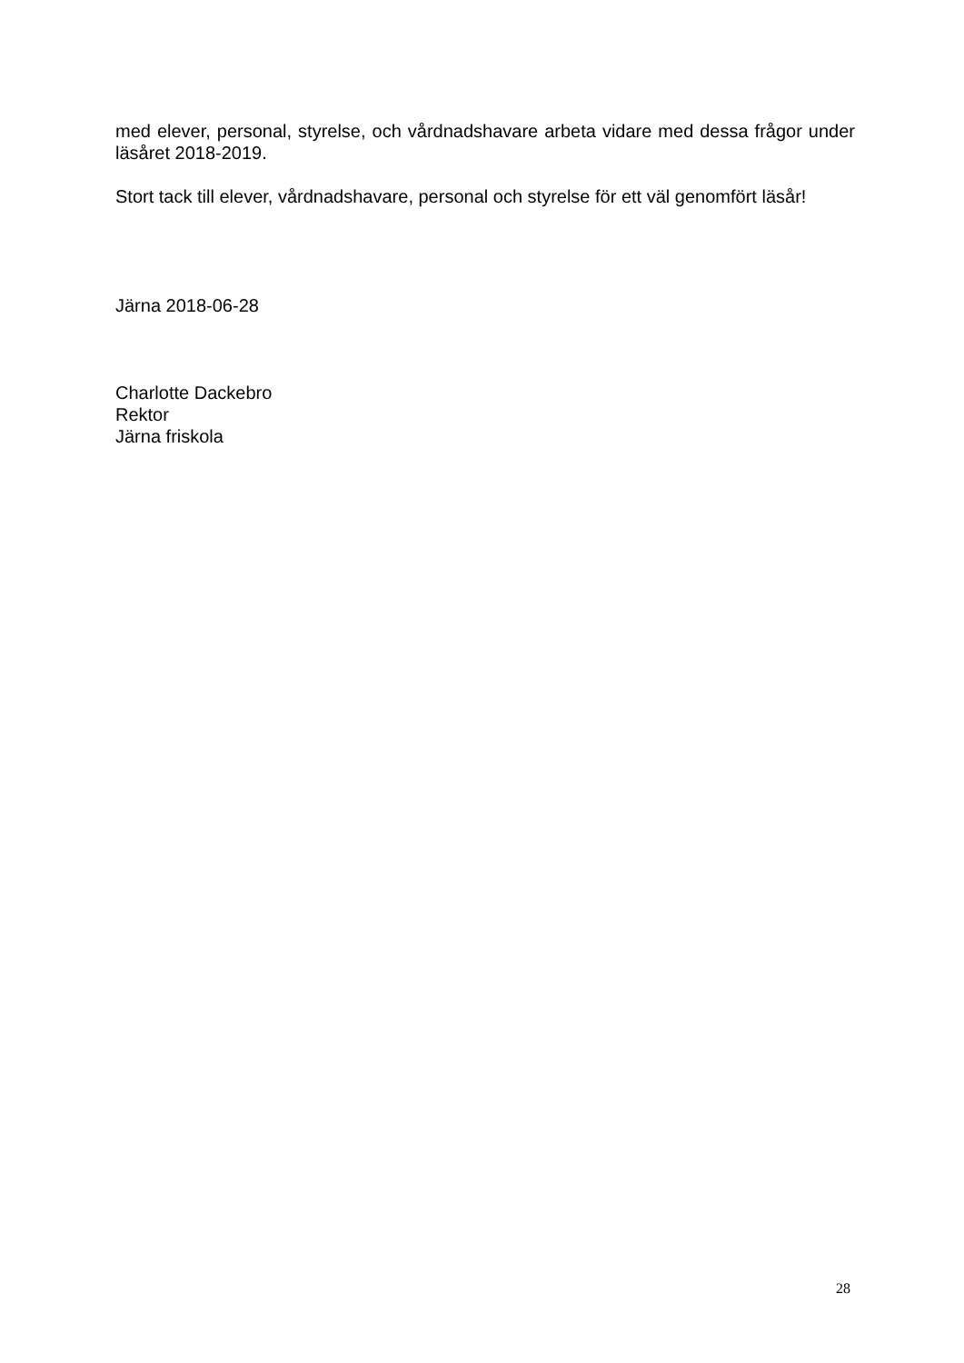med elever, personal, styrelse, och vårdnadshavare arbeta vidare med dessa frågor under läsåret 2018-2019.
Stort tack till elever, vårdnadshavare, personal och styrelse för ett väl genomfört läsår!
Järna 2018-06-28
Charlotte Dackebro
Rektor
Järna friskola
28